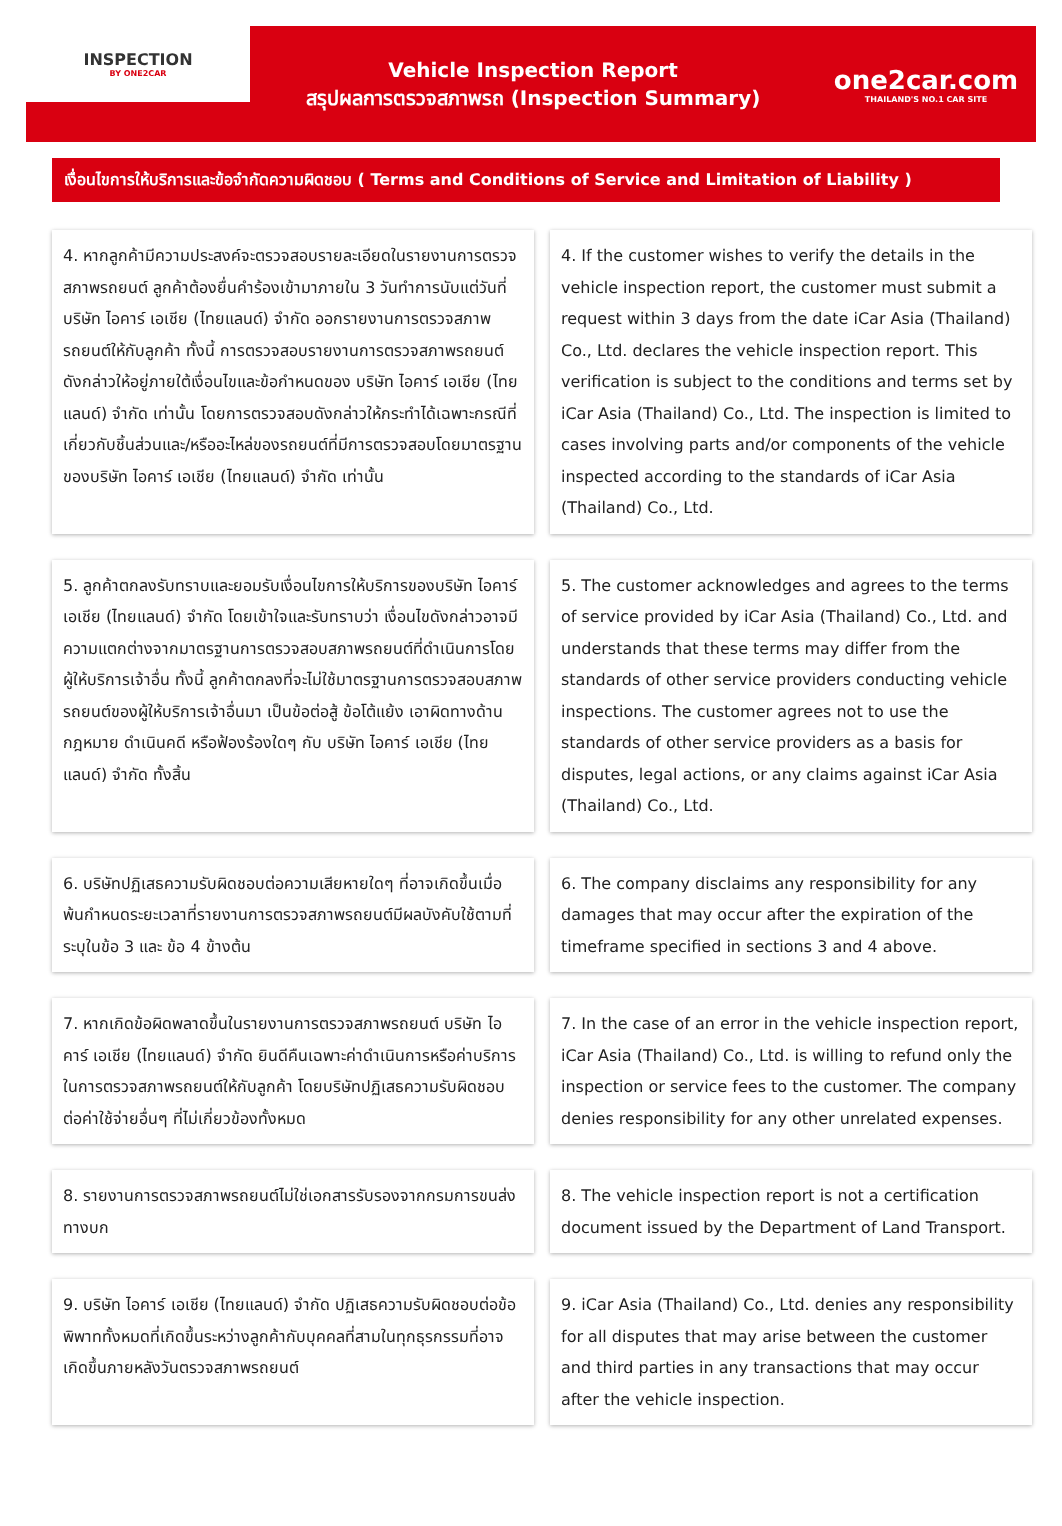INSPECTION
BY ONE2CAR
Vehicle Inspection Report
สรุปผลการตรวจสภาพรถ (Inspection Summary)
one2car.com
THAILAND'S NO.1 CAR SITE
เงื่อนไขการให้บริการและข้อจำกัดความผิดชอบ ( Terms and Conditions of Service and Limitation of Liability )
4. หากลูกค้ามีความประสงค์จะตรวจสอบรายละเอียดในรายงานการตรวจสภาพรถยนต์ ลูกค้าต้องยื่นคำร้องเข้ามาภายใน 3 วันทำการนับแต่วันที่บริษัท ไอคาร์ เอเชีย (ไทยแลนด์) จำกัด ออกรายงานการตรวจสภาพรถยนต์ให้กับลูกค้า ทั้งนี้ การตรวจสอบรายงานการตรวจสภาพรถยนต์ดังกล่าวให้อยู่ภายใต้เงื่อนไขและข้อกำหนดของ บริษัท ไอคาร์ เอเชีย (ไทยแลนด์) จำกัด เท่านั้น โดยการตรวจสอบดังกล่าวให้กระทำได้เฉพาะกรณีที่เกี่ยวกับชิ้นส่วนและ/หรืออะไหล่ของรถยนต์ที่มีการตรวจสอบโดยมาตรฐานของบริษัท ไอคาร์ เอเชีย (ไทยแลนด์) จำกัด เท่านั้น
4. If the customer wishes to verify the details in the vehicle inspection report, the customer must submit a request within 3 days from the date iCar Asia (Thailand) Co., Ltd. declares the vehicle inspection report. This verification is subject to the conditions and terms set by iCar Asia (Thailand) Co., Ltd. The inspection is limited to cases involving parts and/or components of the vehicle inspected according to the standards of iCar Asia (Thailand) Co., Ltd.
5. ลูกค้าตกลงรับทราบและยอมรับเงื่อนไขการให้บริการของบริษัท ไอคาร์ เอเชีย (ไทยแลนด์) จำกัด โดยเข้าใจและรับทราบว่า เงื่อนไขดังกล่าวอาจมีความแตกต่างจากมาตรฐานการตรวจสอบสภาพรถยนต์ที่ดำเนินการโดยผู้ให้บริการเจ้าอื่น ทั้งนี้ ลูกค้าตกลงที่จะไม่ใช้มาตรฐานการตรวจสอบสภาพรถยนต์ของผู้ให้บริการเจ้าอื่นมา เป็นข้อต่อสู้ ข้อโต้แย้ง เอาผิดทางด้านกฎหมาย ดำเนินคดี หรือฟ้องร้องใดๆ กับ บริษัท ไอคาร์ เอเชีย (ไทยแลนด์) จำกัด ทั้งสิ้น
5. The customer acknowledges and agrees to the terms of service provided by iCar Asia (Thailand) Co., Ltd. and understands that these terms may differ from the standards of other service providers conducting vehicle inspections. The customer agrees not to use the standards of other service providers as a basis for disputes, legal actions, or any claims against iCar Asia (Thailand) Co., Ltd.
6. บริษัทปฏิเสธความรับผิดชอบต่อความเสียหายใดๆ ที่อาจเกิดขึ้นเมื่อพ้นกำหนดระยะเวลาที่รายงานการตรวจสภาพรถยนต์มีผลบังคับใช้ตามที่ระบุในข้อ 3 และ ข้อ 4 ข้างต้น
6. The company disclaims any responsibility for any damages that may occur after the expiration of the timeframe specified in sections 3 and 4 above.
7. หากเกิดข้อผิดพลาดขึ้นในรายงานการตรวจสภาพรถยนต์ บริษัท ไอคาร์ เอเชีย (ไทยแลนด์) จำกัด ยินดีคืนเฉพาะค่าดำเนินการหรือค่าบริการในการตรวจสภาพรถยนต์ให้กับลูกค้า โดยบริษัทปฏิเสธความรับผิดชอบต่อค่าใช้จ่ายอื่นๆ ที่ไม่เกี่ยวข้องทั้งหมด
7. In the case of an error in the vehicle inspection report, iCar Asia (Thailand) Co., Ltd. is willing to refund only the inspection or service fees to the customer. The company denies responsibility for any other unrelated expenses.
8. รายงานการตรวจสภาพรถยนต์ไม่ใช่เอกสารรับรองจากกรมการขนส่งทางบก
8. The vehicle inspection report is not a certification document issued by the Department of Land Transport.
9. บริษัท ไอคาร์ เอเชีย (ไทยแลนด์) จำกัด ปฏิเสธความรับผิดชอบต่อข้อพิพาททั้งหมดที่เกิดขึ้นระหว่างลูกค้ากับบุคคลที่สามในทุกธุรกรรมที่อาจเกิดขึ้นภายหลังวันตรวจสภาพรถยนต์
9. iCar Asia (Thailand) Co., Ltd. denies any responsibility for all disputes that may arise between the customer and third parties in any transactions that may occur after the vehicle inspection.